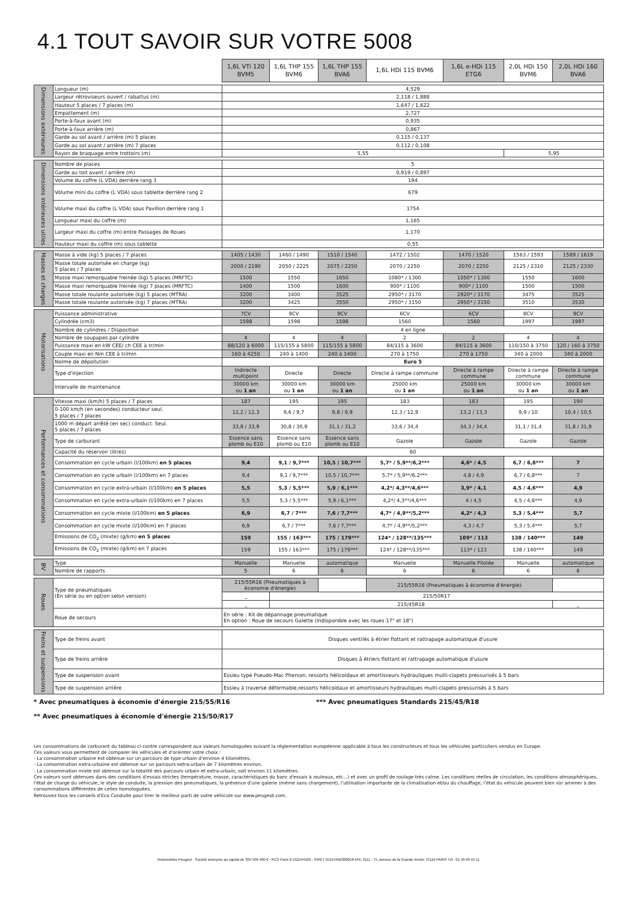4.1 TOUT SAVOIR SUR VOTRE 5008
| | | 1,6L VTi 120 BVM5 | 1,6L THP 155 BVM6 | 1,6L THP 155 BVA6 | 1,6L HDi 115 BVM6 | 1,6L e-HDi 115 ETG6 | 2,0L HDi 150 BVM6 | 2,0L HDi 160 BVA6 |
| Dimensions extérieures | Longueur (m) | 4,529 | | | | | | |
| | Largeur rétroviseurs ouvert / rabattus (m) | 2,118 / 1,888 | | | | | | |
| | Hauteur 5 places / 7 places (m) | 1,647 / 1,622 | | | | | | |
| | Empattement (m) | 2,727 | | | | | | |
| | Porte-à-faux avant (m) | 0,935 | | | | | | |
| | Porte-à-faux arrière (m) | 0,867 | | | | | | |
| | Garde au sol avant / arrière (m) 5 places | 0,115 / 0,137 | | | | | | |
| | Garde au sol avant / arrière (m) 7 places | 0,112 / 0,108 | | | | | | |
| | Rayon de braquage entre trottoirs (m) | 5,55 | | | | | 5,95 | |
| Dimensions intérieures utiles | Nombre de places | 5 | | | | | | |
| | Garde au toit avant / arrière (m) | 0,919 / 0,897 | | | | | | |
| | Volume du coffre (L VDA) derrière rang 3 | 194 | | | | | | |
| | Volume mini du coffre (L VDA) sous tablette derrière rang 2 | 679 | | | | | | |
| | Volume maxi du coffre (L VDA) sous Pavillon derrière rang 1 | 1754 | | | | | | |
| | Longueur maxi du coffre (m) | 1,165 | | | | | | |
| | Largeur maxi du coffre (m) entre Passages de Roues | 1,170 | | | | | | |
| | Hauteur maxi du coffre (m) sous tablette | 0,55 | | | | | | |
| Masses et charges | Masse à vide (kg) 5 places / 7 places | 1405 / 1430 | 1460 / 1490 | 1510 / 1540 | 1472 / 1502 | 1470 / 1520 | 1563 / 1593 | 1589 / 1619 |
| | Masse totale autorisée en charge (kg) 5 places / 7 places | 2000 / 2190 | 2050 / 2225 | 2075 / 2250 | 2070 / 2250 | 2070 / 2250 | 2125 / 2310 | 2125 / 2330 |
| | Masse maxi remorquable freinée (kg) 5 places (MRFTC) | 1500 | 1550 | 1650 | 1080* / 1300 | 1050* / 1300 | 1550 | 1600 |
| | Masse maxi remorquable freinée (kg) 7 places (MRFTC) | 1400 | 1500 | 1600 | 900* / 1100 | 900* / 1100 | 1500 | 1500 |
| | Masse totale roulante autorisée (kg) 5 places (MTRA) | 3200 | 3400 | 3525 | 2950* / 3170 | 2920* / 3170 | 3475 | 3525 |
| | Masse totale roulante autorisée (kg) 7 places (MTRA) | 3200 | 3425 | 3550 | 2950* / 3150 | 2950* / 3150 | 3510 | 3530 |
| Motorisations | Puissance administrative | 7CV | 9CV | 9CV | 6CV | 6CV | 8CV | 9CV |
| | Cylindrée (cm3) | 1598 | 1598 | 1598 | 1560 | 1560 | 1997 | 1997 |
| | Nombre de cylindres / Disposition | 4 en ligne | | | | | | |
| | Nombre de soupapes par cylindre | 4 | 4 | 4 | 2 | 2 | 4 | 4 |
| | Puissance maxi en kW CEE/ ch CEE à tr/min | 88/120 à 6000 | 115/155 à 5800 | 115/155 à 5800 | 84/115 à 3600 | 84/115 à 3600 | 110/150 à 3750 | 120 / 160 à 3750 |
| | Couple maxi en Nm CEE à tr/min | 160 à 4250 | 240 à 1400 | 240 à 1400 | 270 à 1750 | 270 à 1750 | 340 à 2000 | 340 à 2000 |
| | Norme de dépollution | Euro 5 | | | | | | |
| | Type d'injection | Indirecte multipoint | Directe | Directe | Directe à rampe commune | Directe à rampe commune | Directe à rampe commune | Directe à rampe commune |
| | Intervalle de maintenance | 30000 km ou 1 an | 30000 km ou 1 an | 30000 km ou 1 an | 25000 km ou 1 an | 25000 km ou 1 an | 30000 km ou 1 an | 30000 km ou 1 an |
| Performances et consommations | Vitesse maxi (km/h) 5 places / 7 places | 187 | 195 | 195 | 183 | 183 | 195 | 190 |
| | 0-100 km/h (en secondes) conducteur seul. 5 places / 7 places | 12,2 / 12,3 | 9,6 / 9,7 | 9,8 / 9,9 | 12,3 / 12,9 | 13,2 / 13,3 | 9,9 / 10 | 10,4 / 10,5 |
| | 1000 m départ arrêté (en sec) conduct. Seul. 5 places / 7 places | 33,8 / 33,9 | 30,8 / 30,9 | 31,1 / 31,2 | 33,6 / 34,4 | 34,3 / 34,4 | 31,1 / 31,4 | 31,8 / 31,9 |
| | Type de carburant | Essence sans plomb ou E10 | Essence sans plomb ou E10 | Essence sans plomb ou E10 | Gazole | Gazole | Gazole | Gazole |
| | Capacité du réservoir (litres) | 60 | | | | | | |
| | Consommation en cycle urbain (l/100km) en 5 places | 9,4 | 9,1 / 9,7*** | 10,5 / 10,7*** | 5,7* / 5,9**/6,2*** | 4,6* / 4,5 | 6,7 / 6,8*** | 7 |
| | Consommation en cycle urbain (l/100km) en 7 places | 9,4 | 9,1 / 9,7*** | 10,5 / 10,7*** | 5,7* / 5,9**/6,2*** | 4,8 / 4,9 | 6,7 / 6,8*** | 7 |
| | Consommation en cycle extra-urbain (l/100km) en 5 places | 5,5 | 5,3 / 5,5*** | 5,9 / 6,1*** | 4,2*/ 4,3**/4,6*** | 3,9* / 4,1 | 4,5 / 4,6*** | 4,9 |
| | Consommation en cycle extra-urbain (l/100km) en 7 places | 5,5 | 5,3 / 5,5*** | 5,9 / 6,1*** | 4,2*/ 4,3**/4,6*** | 4 / 4,5 | 4,5 / 4,6*** | 4,9 |
| | Consommation en cycle mixte (l/100km) en 5 places | 6,9 | 6,7 / 7*** | 7,6 / 7,7*** | 4,7* / 4,9**/5,2*** | 4,2* / 4,3 | 5,3 / 5,4*** | 5,7 |
| | Consommation en cycle mixte (l/100km) en 7 places | 6,9 | 6,7 / 7*** | 7,6 / 7,7*** | 4,7* / 4,9**/5,2*** | 4,3 / 4,7 | 5,3 / 5,4*** | 5,7 |
| | Emissions de CO<sub>2</sub> (mixte) (g/km) en 5 places | 159 | 155 / 163*** | 175 / 179*** | 124* / 128**/135*** | 109* / 113 | 138 / 140*** | 149 |
| | Emissions de CO<sub>2</sub> (mixte) (g/km) en 7 places | 159 | 155 / 163*** | 175 / 179*** | 124* / 128**/135*** | 113* / 123 | 138 / 140*** | 149 |
| BV | Type | Manuelle | Manuelle | automatique | Manuelle | Manuelle Pilotée | Manuelle | automatique |
| | Nombre de rapports | 5 | 6 | 6 | 6 | 6 | 6 | 6 |
| Roues | Type de pneumatiques (En série ou en option selon version) | 215/55R16 (Pneumatiques à économie d'énergie) | | | 215/55R16 (Pneumatiques à économie d'énergie) | | | |
| | | _ | 215/50R17 | | | | | |
| | | _ | 215/45R18 | | | | | _ |
| | Roue de secours | En série : Kit de dépannage pneumatique En option : Roue de secours Galette (Indisponible avec les roues 17" et 18") | | | | | | |
| Freins et suspensions | Type de freins avant | Disques ventilés à étrier flottant et rattrapage automatique d'usure | | | | | | |
| | Type de freins arrière | Disques à étriers flottant et rattrapage automatique d'usure | | | | | | |
| | Type de suspension avant | Essieu type Pseudo-Mac Pherson, ressorts hélicoïdaux et amortisseurs hydrauliques multi-clapets pressurisés à 5 bars | | | | | | |
| | Type de suspension arrière | Essieu à traverse déformable,ressorts hélicoïdaux et amortisseurs hydrauliques multi-clapets pressurisés à 5 bars | | | | | | |
* Avec pneumatiques à économie d'énergie 215/55/R16 *** Avec pneumatiques Standards 215/45/R18
** Avec pneumatiques à économie d'énergie 215/50/R17
Les consommations de carburant du tableau ci-contre correspondent aux valeurs homologuées suivant la réglementation européenne applicable à tous les constructeurs et tous les véhicules particuliers vendus en Europe.
Ces valeurs vous permettent de comparer les véhicules et d'orienter votre choix :
- La consommation urbaine est obtenue sur un parcours de type urbain d'environ 4 kilomètres.
- La consommation extra-urbaine est obtenue sur un parcours extra-urbain de 7 kilomètres environ.
- La consommation mixte est obtenue sur la totalité des parcours urbain et extra-urbain, soit environ 11 kilomètres.
Ces valeurs sont obtenues dans des conditions d'essais strictes (température, masse, caractéristiques du banc d'essais à rouleaux, etc...) et avec un profil de roulage très calme. Les conditions réelles de circulation, les conditions atmosphériques, l'état de charge du véhicule, le style de conduite, la pression des pneumatiques, la présence d'une galerie (même sans chargement), l'utilisation importante de la climatisation et/ou du chauffage, l'état du véhicule peuvent bien sûr amener à des consommations différentes de celles homologuées.
Retrouvez tous les conseils d'Eco Conduite pour tirer le meilleur parti de votre véhicule sur www.peugeot.com.
Automobiles Peugeot - Société anonyme au capital de 304 506 400 € - RCS Paris B 552144503 - SIRET 55214450300018 APE 3111 - 75, avenue de la Grande Armée 75116 PARIS Tél : 01 40 66 55 11